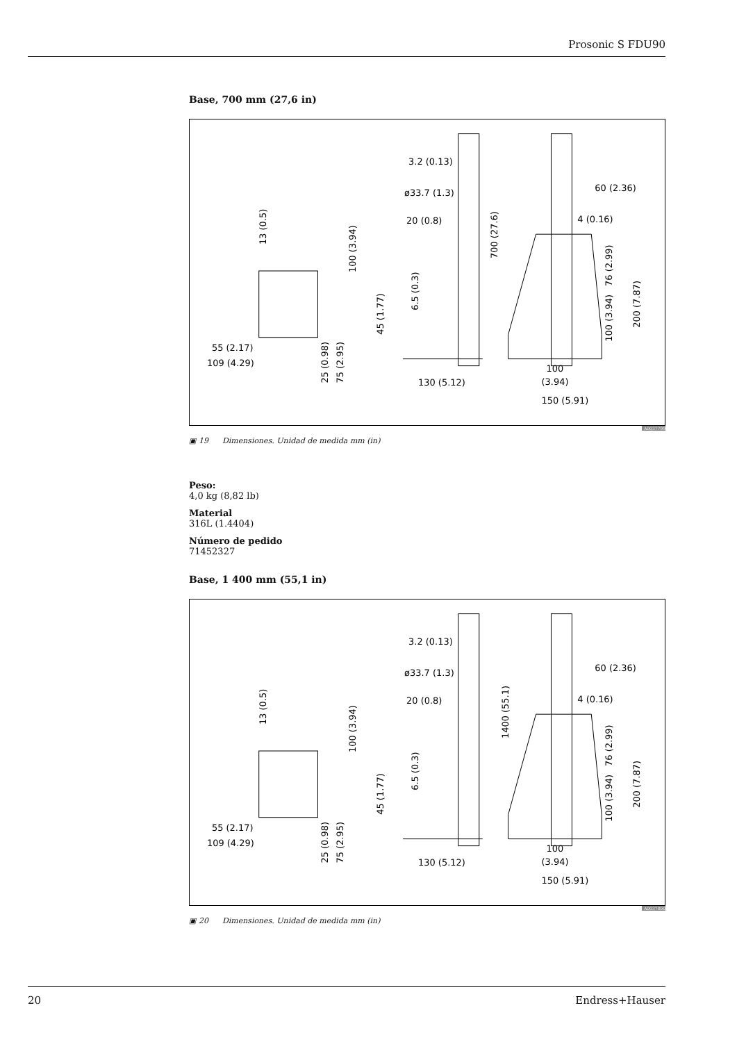Prosonic S FDU90
Base, 700 mm (27,6 in)
3.2 (0.13)
ø33.7 (1.3)
20 (0.8)
60 (2.36)
4 (0.16)
55 (2.17)
109 (4.29)
130 (5.12)
100
(3.94)
150 (5.91)
700 (27.6)
13 (0.5)
100 (3.94)
45 (1.77)
6.5 (0.3)
25 (0.98)
75 (2.95)
76 (2.99)
100 (3.94)
200 (7.87)
A0037799
▣ 19 Dimensiones. Unidad de medida mm (in)
Peso:
4,0 kg (8,82 lb)
Material
316L (1.4404)
Número de pedido
71452327
Base, 1 400 mm (55,1 in)
3.2 (0.13)
ø33.7 (1.3)
20 (0.8)
60 (2.36)
4 (0.16)
55 (2.17)
109 (4.29)
130 (5.12)
100
(3.94)
150 (5.91)
1400 (55.1)
13 (0.5)
100 (3.94)
45 (1.77)
6.5 (0.3)
25 (0.98)
75 (2.95)
76 (2.99)
100 (3.94)
200 (7.87)
A0037800
▣ 20 Dimensiones. Unidad de medida mm (in)
20 Endress+Hauser